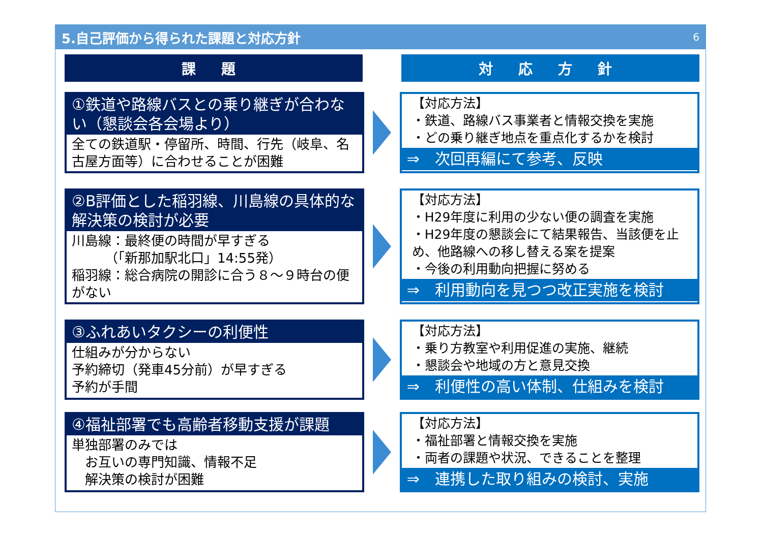5.自己評価から得られた課題と対応方針 6
課 題 対 応 方 針
①鉄道や路線バスとの乗り継ぎが合わない（懇談会各会場より）
全ての鉄道駅・停留所、時間、行先（岐阜、名古屋方面等）に合わせることが困難
【対応方法】
・鉄道、路線バス事業者と情報交換を実施
・どの乗り継ぎ地点を重点化するかを検討
⇒　次回再編にて参考、反映
②B評価とした稲羽線、川島線の具体的な解決策の検討が必要
川島線：最終便の時間が早すぎる
　　　（「新那加駅北口」14:55発）
稲羽線：総合病院の開診に合う８～９時台の便がない
【対応方法】
・H29年度に利用の少ない便の調査を実施
・H29年度の懇談会にて結果報告、当該便を止め、他路線への移し替える案を提案
・今後の利用動向把握に努める
⇒　利用動向を見つつ改正実施を検討
③ふれあいタクシーの利便性
仕組みが分からない
予約締切（発車45分前）が早すぎる
予約が手間
【対応方法】
・乗り方教室や利用促進の実施、継続
・懇談会や地域の方と意見交換
⇒　利便性の高い体制、仕組みを検討
④福祉部署でも高齢者移動支援が課題
単独部署のみでは
　お互いの専門知識、情報不足
　解決策の検討が困難
【対応方法】
・福祉部署と情報交換を実施
・両者の課題や状況、できることを整理
⇒　連携した取り組みの検討、実施